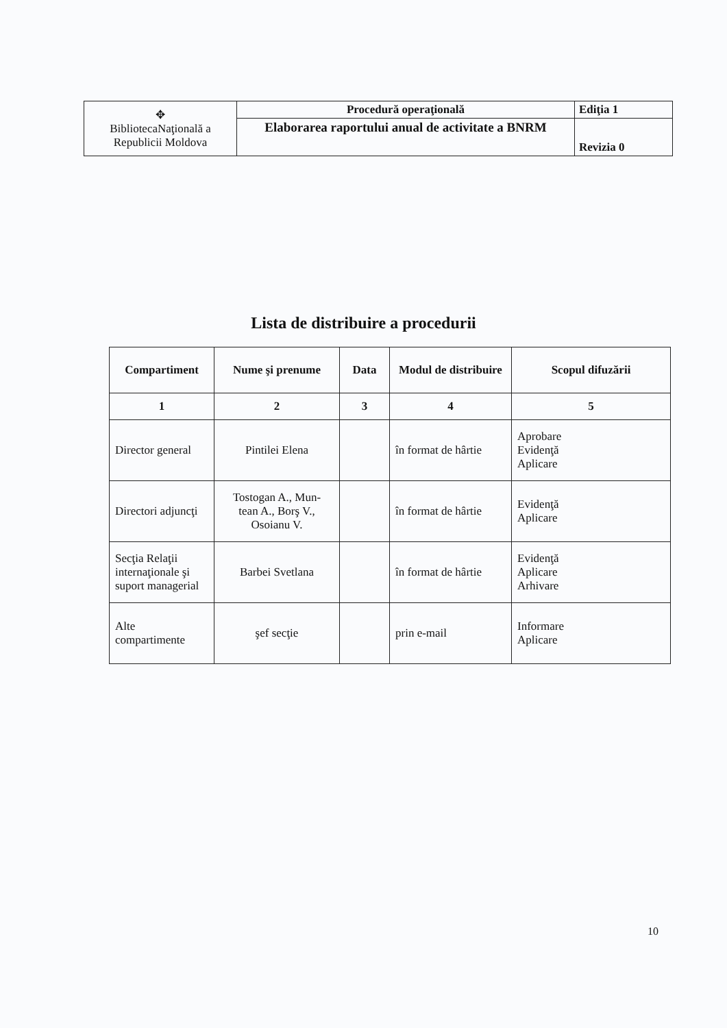| ✥ BibliotecaNaţională a Republicii Moldova | Procedură operaţională | Ediţia 1 |
| | Elaborarea raportului anual de activitate a BNRM | Revizia 0 |
Lista de distribuire a procedurii
| Compartiment | Nume şi prenume | Data | Modul de distribuire | Scopul difuzării |
| --- | --- | --- | --- | --- |
| 1 | 2 | 3 | 4 | 5 |
| Director general | Pintilei Elena | | în format de hârtie | Aprobare Evidenţă Aplicare |
| Directori adjuncţi | Tostogan A., Mun- tean A., Borş V., Osoianu V. | | în format de hârtie | Evidenţă Aplicare |
| Secţia Relaţii internaţionale şi suport managerial | Barbei Svetlana | | în format de hârtie | Evidenţă Aplicare Arhivare |
| Alte compartimente | şef secţie | | prin e-mail | Informare Aplicare |
10